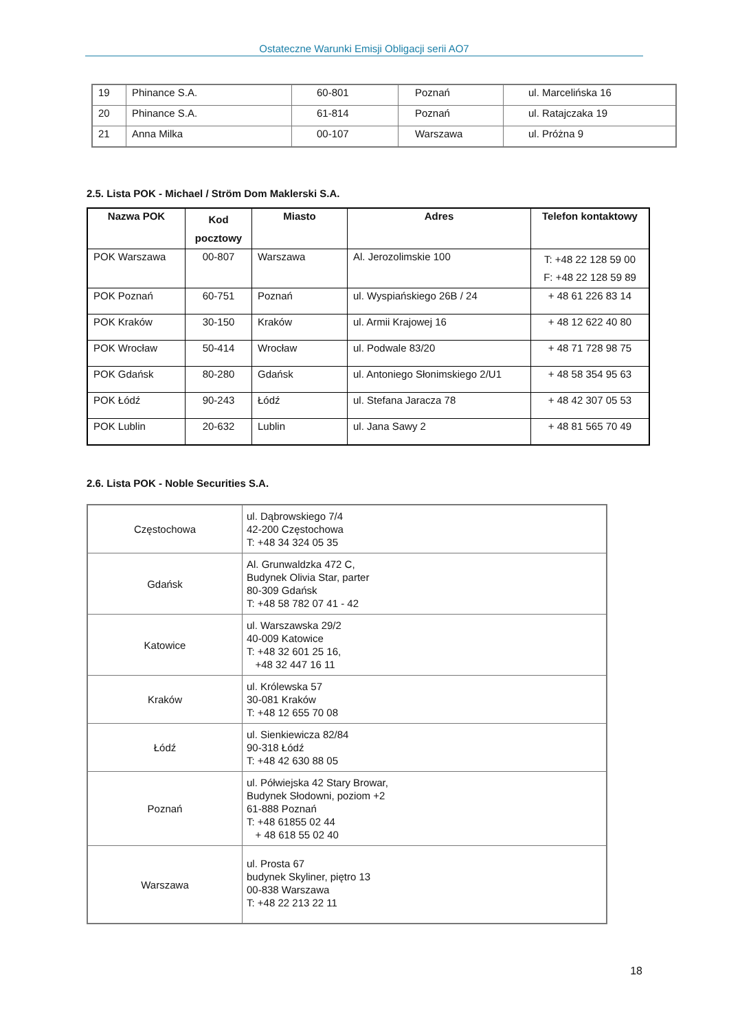Ostateczne Warunki Emisji Obligacji serii AO7
| 19 | Phinance S.A. | 60-801 | Poznań | ul. Marcelińska 16 |
| 20 | Phinance S.A. | 61-814 | Poznań | ul. Ratajczaka 19 |
| 21 | Anna Milka | 00-107 | Warszawa | ul. Próżna 9 |
2.5. Lista POK - Michael / Ström Dom Maklerski S.A.
| Nazwa POK | Kod pocztowy | Miasto | Adres | Telefon kontaktowy |
| --- | --- | --- | --- | --- |
| POK Warszawa | 00-807 | Warszawa | Al. Jerozolimskie 100 | T: +48 22 128 59 00 F: +48 22 128 59 89 |
| POK Poznań | 60-751 | Poznań | ul. Wyspiańskiego 26B / 24 | + 48 61 226 83 14 |
| POK Kraków | 30-150 | Kraków | ul. Armii Krajowej 16 | + 48 12 622 40 80 |
| POK Wrocław | 50-414 | Wrocław | ul. Podwale 83/20 | + 48 71 728 98 75 |
| POK Gdańsk | 80-280 | Gdańsk | ul. Antoniego Słonimskiego 2/U1 | + 48 58 354 95 63 |
| POK Łódź | 90-243 | Łódź | ul. Stefana Jaracza 78 | + 48 42 307 05 53 |
| POK Lublin | 20-632 | Lublin | ul. Jana Sawy 2 | + 48 81 565 70 49 |
2.6. Lista POK - Noble Securities S.A.
| Częstochowa | ul. Dąbrowskiego 7/4 42-200 Częstochowa T: +48 34 324 05 35 |
| Gdańsk | Al. Grunwaldzka 472 C, Budynek Olivia Star, parter 80-309 Gdańsk T: +48 58 782 07 41 - 42 |
| Katowice | ul. Warszawska 29/2 40-009 Katowice T: +48 32 601 25 16, +48 32 447 16 11 |
| Kraków | ul. Królewska 57 30-081 Kraków T: +48 12 655 70 08 |
| Łódź | ul. Sienkiewicza 82/84 90-318 Łódź T: +48 42 630 88 05 |
| Poznań | ul. Półwiejska 42 Stary Browar, Budynek Słodowni, poziom +2 61-888 Poznań T: +48 61855 02 44 + 48 618 55 02 40 |
| Warszawa | ul. Prosta 67 budynek Skyliner, piętro 13 00-838 Warszawa T: +48 22 213 22 11 |
18